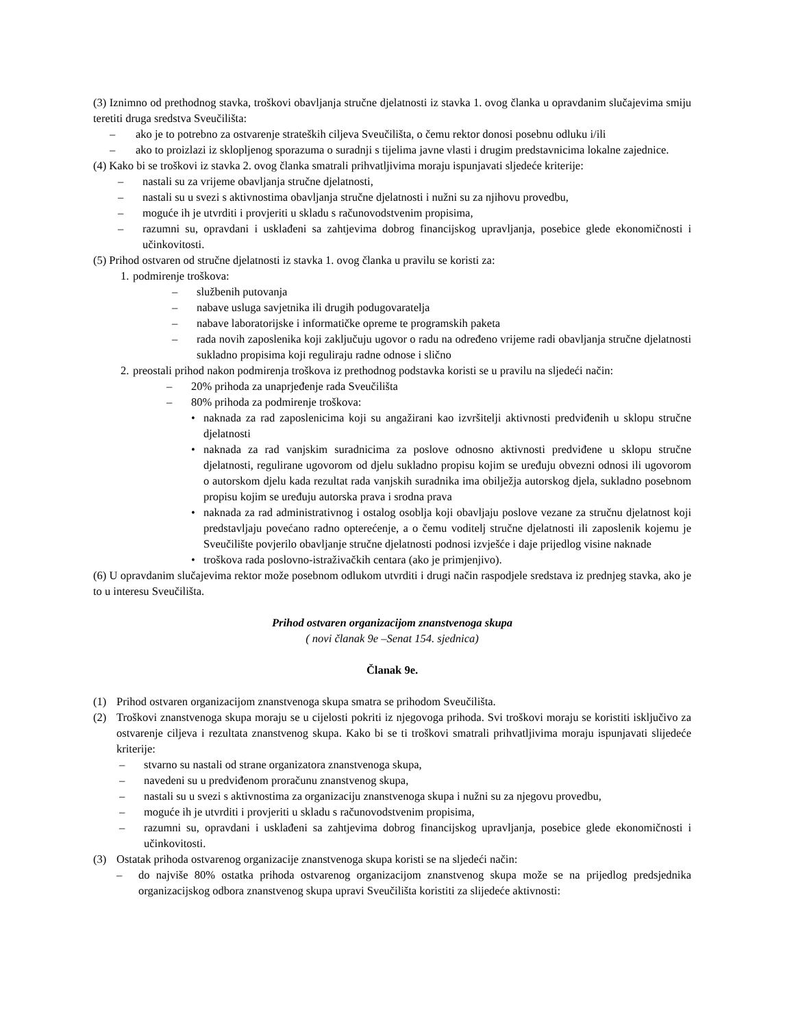(3) Iznimno od prethodnog stavka, troškovi obavljanja stručne djelatnosti iz stavka 1. ovog članka u opravdanim slučajevima smiju teretiti druga sredstva Sveučilišta:
– ako je to potrebno za ostvarenje strateških ciljeva Sveučilišta, o čemu rektor donosi posebnu odluku i/ili
– ako to proizlazi iz sklopljenog sporazuma o suradnji s tijelima javne vlasti i drugim predstavnicima lokalne zajednice.
(4) Kako bi se troškovi iz stavka 2. ovog članka smatrali prihvatljivima moraju ispunjavati sljedeće kriterije:
– nastali su za vrijeme obavljanja stručne djelatnosti,
– nastali su u svezi s aktivnostima obavljanja stručne djelatnosti i nužni su za njihovu provedbu,
– moguće ih je utvrditi i provjeriti u skladu s računovodstvenim propisima,
– razumni su, opravdani i usklađeni sa zahtjevima dobrog financijskog upravljanja, posebice glede ekonomičnosti i učinkovitosti.
(5) Prihod ostvaren od stručne djelatnosti iz stavka 1. ovog članka u pravilu se koristi za:
1. podmirenje troškova:
– službenih putovanja
– nabave usluga savjetnika ili drugih podugovaratelja
– nabave laboratorijske i informatičke opreme te programskih paketa
– rada novih zaposlenika koji zaključuju ugovor o radu na određeno vrijeme radi obavljanja stručne djelatnosti sukladno propisima koji reguliraju radne odnose i slično
2. preostali prihod nakon podmirenja troškova iz prethodnog podstavka koristi se u pravilu na sljedeći način:
– 20% prihoda za unaprjeđenje rada Sveučilišta
– 80% prihoda za podmirenje troškova:
• naknada za rad zaposlenicima koji su angažirani kao izvršitelji aktivnosti predviđenih u sklopu stručne djelatnosti
• naknada za rad vanjskim suradnicima za poslove odnosno aktivnosti predviđene u sklopu stručne djelatnosti, regulirane ugovorom od djelu sukladno propisu kojim se uređuju obvezni odnosi ili ugovorom o autorskom djelu kada rezultat rada vanjskih suradnika ima obilježja autorskog djela, sukladno posebnom propisu kojim se uređuju autorska prava i srodna prava
• naknada za rad administrativnog i ostalog osoblja koji obavljaju poslove vezane za stručnu djelatnost koji predstavljaju povećano radno opterećenje, a o čemu voditelj stručne djelatnosti ili zaposlenik kojemu je Sveučilište povjerilo obavljanje stručne djelatnosti podnosi izvješće i daje prijedlog visine naknade
• troškova rada poslovno-istraživačkih centara (ako je primjenjivo).
(6) U opravdanim slučajevima rektor može posebnom odlukom utvrditi i drugi način raspodjele sredstava iz prednjeg stavka, ako je to u interesu Sveučilišta.
Prihod ostvaren organizacijom znanstvenoga skupa
( novi članak 9e –Senat 154. sjednica)
Članak 9e.
(1) Prihod ostvaren organizacijom znanstvenoga skupa smatra se prihodom Sveučilišta.
(2) Troškovi znanstvenoga skupa moraju se u cijelosti pokriti iz njegovoga prihoda. Svi troškovi moraju se koristiti isključivo za ostvarenje ciljeva i rezultata znanstvenog skupa. Kako bi se ti troškovi smatrali prihvatljivima moraju ispunjavati slijedeće kriterije:
– stvarno su nastali od strane organizatora znanstvenoga skupa,
– navedeni su u predviđenom proračunu znanstvenog skupa,
– nastali su u svezi s aktivnostima za organizaciju znanstvenoga skupa i nužni su za njegovu provedbu,
– moguće ih je utvrditi i provjeriti u skladu s računovodstvenim propisima,
– razumni su, opravdani i usklađeni sa zahtjevima dobrog financijskog upravljanja, posebice glede ekonomičnosti i učinkovitosti.
(3) Ostatak prihoda ostvarenog organizacije znanstvenoga skupa koristi se na sljedeći način:
– do najviše 80% ostatka prihoda ostvarenog organizacijom znanstvenog skupa može se na prijedlog predsjednika organizacijskog odbora znanstvenog skupa upravi Sveučilišta koristiti za slijedeće aktivnosti: